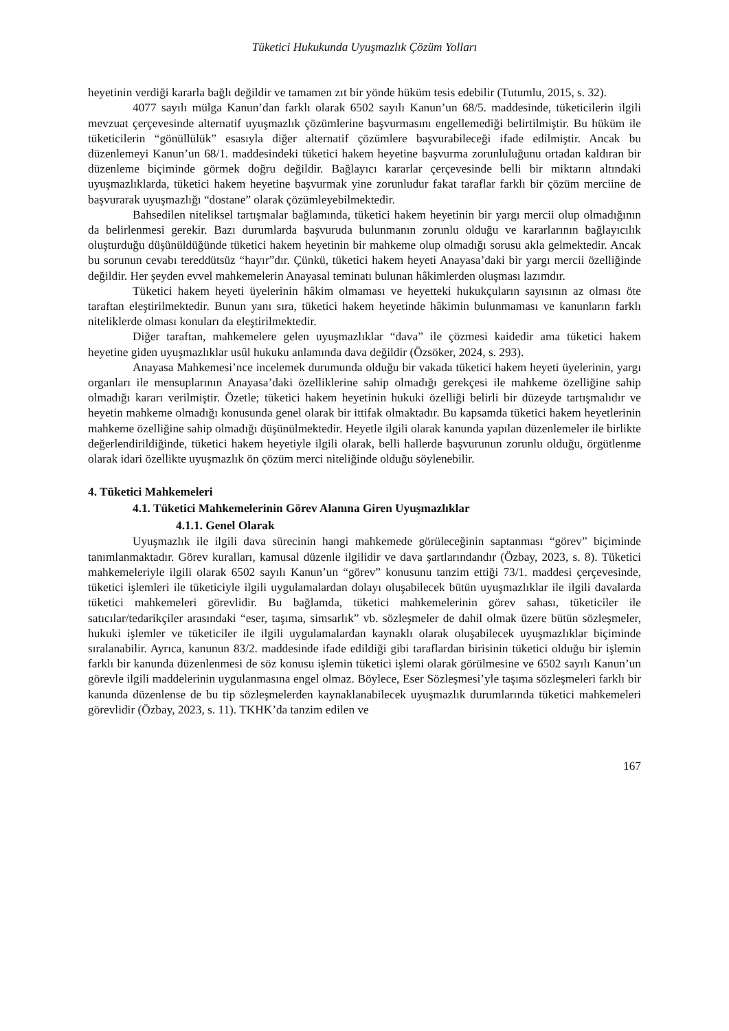Tüketici Hukukunda Uyuşmazlık Çözüm Yolları
heyetinin verdiği kararla bağlı değildir ve tamamen zıt bir yönde hüküm tesis edebilir (Tutumlu, 2015, s. 32).
4077 sayılı mülga Kanun’dan farklı olarak 6502 sayılı Kanun’un 68/5. maddesinde, tüketicilerin ilgili mevzuat çerçevesinde alternatif uyuşmazlık çözümlerine başvurmasını engellemediği belirtilmiştir. Bu hüküm ile tüketicilerin “gönüllülük” esasıyla diğer alternatif çözümlere başvurabileceği ifade edilmiştir. Ancak bu düzenlemeyi Kanun’un 68/1. maddesindeki tüketici hakem heyetine başvurma zorunluluğunu ortadan kaldıran bir düzenleme biçiminde görmek doğru değildir. Bağlayıcı kararlar çerçevesinde belli bir miktarın altındaki uyuşmazlıklarda, tüketici hakem heyetine başvurmak yine zorunludur fakat taraflar farklı bir çözüm merciine de başvurarak uyuşmazlığı “dostane” olarak çözümleyebilmektedir.
Bahsedilen niteliksel tartışmalar bağlamında, tüketici hakem heyetinin bir yargı mercii olup olmadığının da belirlenmesi gerekir. Bazı durumlarda başvuruda bulunmanın zorunlu olduğu ve kararlarının bağlayıcılık oluşturduğu düşünüldüğünde tüketici hakem heyetinin bir mahkeme olup olmadığı sorusu akla gelmektedir. Ancak bu sorunun cevabı tereddütsüz “hayır”dır. Çünkü, tüketici hakem heyeti Anayasa’daki bir yargı mercii özelliğinde değildir. Her şeyden evvel mahkemelerin Anayasal teminatı bulunan hâkimlerden oluşması lazımdır.
Tüketici hakem heyeti üyelerinin hâkim olmaması ve heyetteki hukukçuların sayısının az olması öte taraftan eleştirilmektedir. Bunun yanı sıra, tüketici hakem heyetinde hâkimin bulunmaması ve kanunların farklı niteliklerde olması konuları da eleştirilmektedir.
Diğer taraftan, mahkemelere gelen uyuşmazlıklar “dava” ile çözmesi kaidedir ama tüketici hakem heyetine giden uyuşmazlıklar usûl hukuku anlamında dava değildir (Özsöker, 2024, s. 293).
Anayasa Mahkemesi’nce incelemek durumunda olduğu bir vakada tüketici hakem heyeti üyelerinin, yargı organları ile mensuplarının Anayasa’daki özelliklerine sahip olmadığı gerekçesi ile mahkeme özelliğine sahip olmadığı kararı verilmiştir. Özetle; tüketici hakem heyetinin hukuki özelliği belirli bir düzeyde tartışmalıdır ve heyetin mahkeme olmadığı konusunda genel olarak bir ittifak olmaktadır. Bu kapsamda tüketici hakem heyetlerinin mahkeme özelliğine sahip olmadığı düşünülmektedir. Heyetle ilgili olarak kanunda yapılan düzenlemeler ile birlikte değerlendirildiğinde, tüketici hakem heyetiyle ilgili olarak, belli hallerde başvurunun zorunlu olduğu, örgütlenme olarak idari özellikte uyuşmazlık ön çözüm merci niteliğinde olduğu söylenebilir.
4. Tüketici Mahkemeleri
4.1. Tüketici Mahkemelerinin Görev Alanına Giren Uyuşmazlıklar
4.1.1. Genel Olarak
Uyuşmazlık ile ilgili dava sürecinin hangi mahkemede görüleceğinin saptanması “görev” biçiminde tanımlanmaktadır. Görev kuralları, kamusal düzenle ilgilidir ve dava şartlarındandır (Özbay, 2023, s. 8). Tüketici mahkemeleriyle ilgili olarak 6502 sayılı Kanun’un “görev” konusunu tanzim ettiği 73/1. maddesi çerçevesinde, tüketici işlemleri ile tüketiciyle ilgili uygulamalardan dolayı oluşabilecek bütün uyuşmazlıklar ile ilgili davalarda tüketici mahkemeleri görevlidir. Bu bağlamda, tüketici mahkemelerinin görev sahası, tüketiciler ile satıcılar/tedarikçiler arasındaki “eser, taşıma, simsarlık” vb. sözleşmeler de dahil olmak üzere bütün sözleşmeler, hukuki işlemler ve tüketiciler ile ilgili uygulamalardan kaynaklı olarak oluşabilecek uyuşmazlıklar biçiminde sıralanabilir. Ayrıca, kanunun 83/2. maddesinde ifade edildiği gibi taraflardan birisinin tüketici olduğu bir işlemin farklı bir kanunda düzenlenmesi de söz konusu işlemin tüketici işlemi olarak görülmesine ve 6502 sayılı Kanun’un görevle ilgili maddelerinin uygulanmasına engel olmaz. Böylece, Eser Sözleşmesi’yle taşıma sözleşmeleri farklı bir kanunda düzenlense de bu tip sözleşmelerden kaynaklanabilecek uyuşmazlık durumlarında tüketici mahkemeleri görevlidir (Özbay, 2023, s. 11). TKHK’da tanzim edilen ve
167